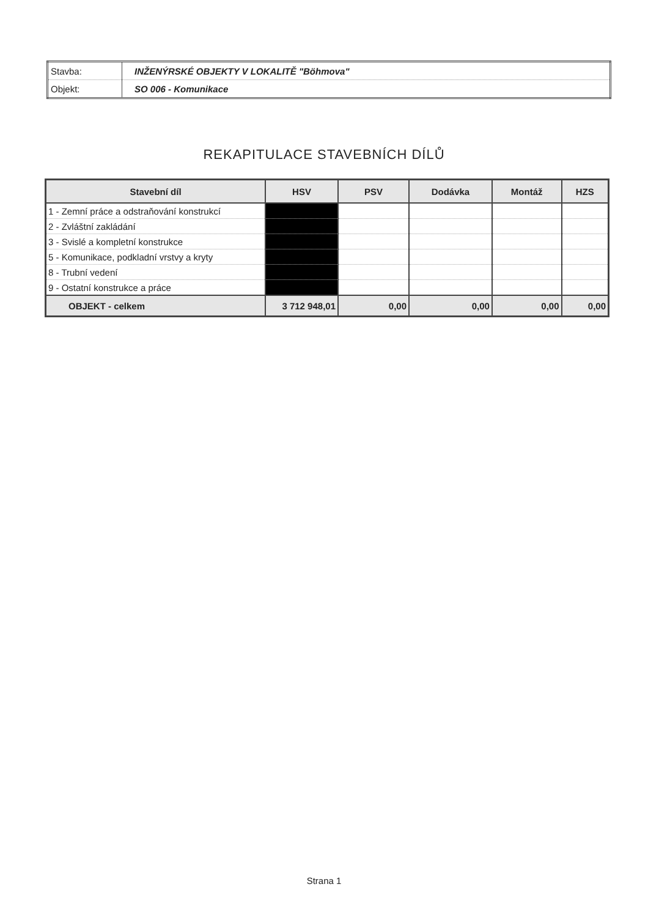| Stavba: | INŽENÝRSKÉ OBJEKTY V LOKALITĚ "Böhmova" |
| Objekt: | SO 006 - Komunikace |
REKAPITULACE STAVEBNÍCH DÍLŮ
| Stavební díl | HSV | PSV | Dodávka | Montáž | HZS |
| --- | --- | --- | --- | --- | --- |
| 1 - Zemní práce a odstraňování konstrukcí | | | | | |
| 2 - Zvláštní zakládání | | | | | |
| 3 - Svislé a kompletní konstrukce | | | | | |
| 5 - Komunikace, podkladní vrstvy a kryty | | | | | |
| 8 - Trubní vedení | | | | | |
| 9 - Ostatní konstrukce a práce | | | | | |
| OBJEKT - celkem | 3 712 948,01 | 0,00 | 0,00 | 0,00 | 0,00 |
Strana 1